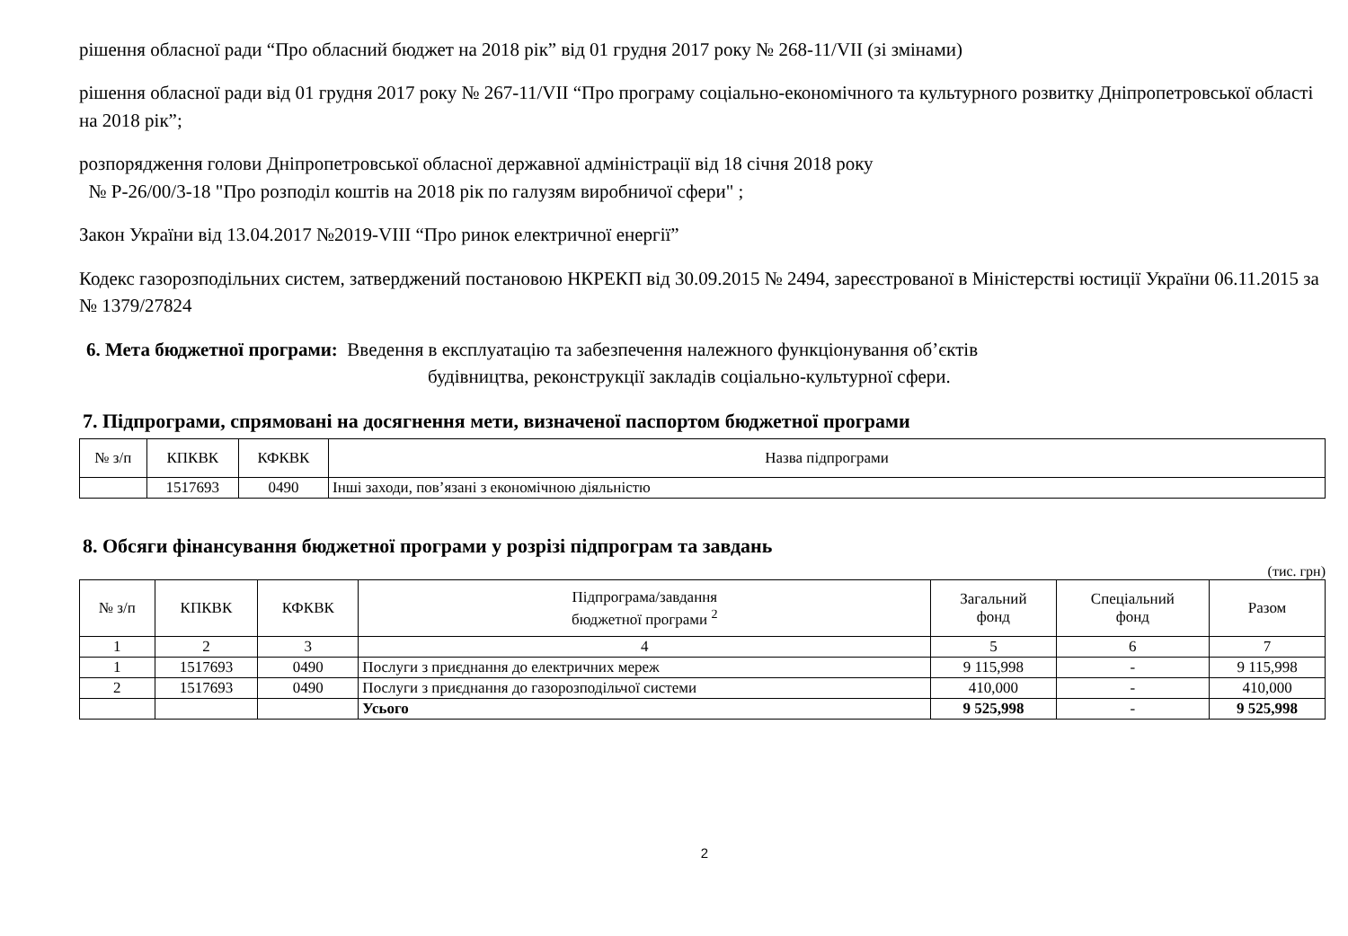рішення обласної ради “Про обласний бюджет на 2018 рік” від 01 грудня 2017 року № 268-11/VII (зі змінами)
рішення обласної ради від 01 грудня 2017 року № 267-11/VII “Про програму соціально-економічного та культурного розвитку Дніпропетровської області на 2018 рік”;
розпорядження голови Дніпропетровської обласної державної адміністрації від 18 січня 2018 року
№ Р-26/00/3-18 "Про розподіл коштів на 2018 рік по галузям виробничої сфери" ;
Закон України від 13.04.2017 №2019-VIII “Про ринок електричної енергії”
Кодекс газорозподільних систем, затверджений постановою НКРЕКП від 30.09.2015 № 2494, зареєстрованої в Міністерстві юстиції України 06.11.2015 за № 1379/27824
6. Мета бюджетної програми: Введення в експлуатацію та забезпечення належного функціонування об’єктів
будівництва, реконструкції закладів соціально-культурної сфери.
7. Підпрограми, спрямовані на досягнення мети, визначеної паспортом бюджетної програми
| № з/п | КПКВК | КФКВК | Назва підпрограми |
| --- | --- | --- | --- |
| | 1517693 | 0490 | Інші заходи, пов’язані з економічною діяльністю |
8. Обсяги фінансування бюджетної програми у розрізі підпрограм та завдань
(тис. грн)
| № з/п | КПКВК | КФКВК | Підпрограма/завдання бюджетної програми <sup>2</sup> | Загальний фонд | Спеціальний фонд | Разом |
| --- | --- | --- | --- | --- | --- | --- |
| 1 | 2 | 3 | 4 | 5 | 6 | 7 |
| 1 | 1517693 | 0490 | Послуги з приєднання до електричних мереж | 9 115,998 | - | 9 115,998 |
| 2 | 1517693 | 0490 | Послуги з приєднання до газорозподільчої системи | 410,000 | - | 410,000 |
| | | | Усього | 9 525,998 | - | 9 525,998 |
2